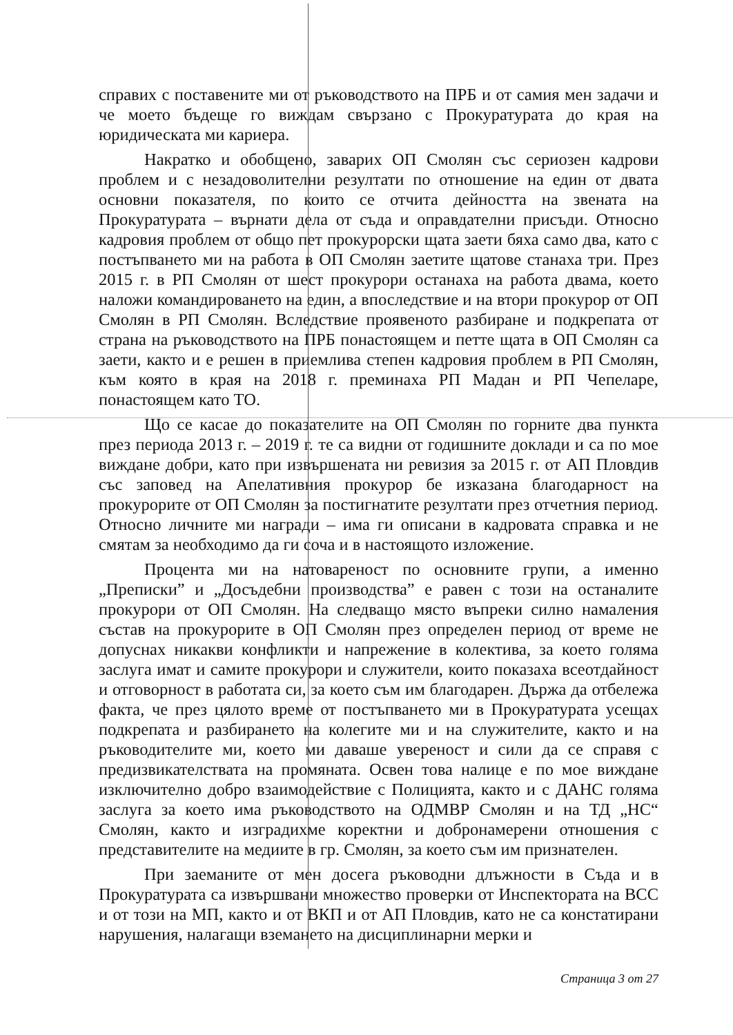справих с поставените ми от ръководството на ПРБ и от самия мен задачи и че моето бъдеще го виждам свързано с Прокуратурата до края на юридическата ми кариера.
Накратко и обобщено, заварих ОП Смолян със сериозен кадрови проблем и с незадоволителни резултати по отношение на един от двата основни показателя, по които се отчита дейността на звената на Прокуратурата – върнати дела от съда и оправдателни присъди. Относно кадровия проблем от общо пет прокурорски щата заети бяха само два, като с постъпването ми на работа в ОП Смолян заетите щатове станаха три. През 2015 г. в РП Смолян от шест прокурори останаха на работа двама, което наложи командироването на един, а впоследствие и на втори прокурор от ОП Смолян в РП Смолян. Вследствие проявеното разбиране и подкрепата от страна на ръководството на ПРБ понастоящем и петте щата в ОП Смолян са заети, както и е решен в приемлива степен кадровия проблем в РП Смолян, към която в края на 2018 г. преминаха РП Мадан и РП Чепеларе, понастоящем като ТО.
Що се касае до показателите на ОП Смолян по горните два пункта през периода 2013 г. – 2019 г. те са видни от годишните доклади и са по мое виждане добри, като при извършената ни ревизия за 2015 г. от АП Пловдив със заповед на Апелативния прокурор бе изказана благодарност на прокурорите от ОП Смолян за постигнатите резултати през отчетния период. Относно личните ми награди – има ги описани в кадровата справка и не смятам за необходимо да ги соча и в настоящото изложение.
Процента ми на натовареност по основните групи, а именно „Преписки” и „Досъдебни производства” е равен с този на останалите прокурори от ОП Смолян. На следващо място въпреки силно намаления състав на прокурорите в ОП Смолян през определен период от време не допуснах никакви конфликти и напрежение в колектива, за което голяма заслуга имат и самите прокурори и служители, които показаха всеотдайност и отговорност в работата си, за което съм им благодарен. Държа да отбележа факта, че през цялото време от постъпването ми в Прокуратурата усещах подкрепата и разбирането на колегите ми и на служителите, както и на ръководителите ми, което ми даваше увереност и сили да се справя с предизвикателствата на промяната. Освен това налице е по мое виждане изключително добро взаимодействие с Полицията, както и с ДАНС голяма заслуга за което има ръководството на ОДМВР Смолян и на ТД „НС“ Смолян, както и изградихме коректни и добронамерени отношения с представителите на медиите в гр. Смолян, за което съм им признателен.
При заеманите от мен досега ръководни длъжности в Съда и в Прокуратурата са извършвани множество проверки от Инспектората на ВСС и от този на МП, както и от ВКП и от АП Пловдив, като не са констатирани нарушения, налагащи вземането на дисциплинарни мерки и
Страница 3 от 27